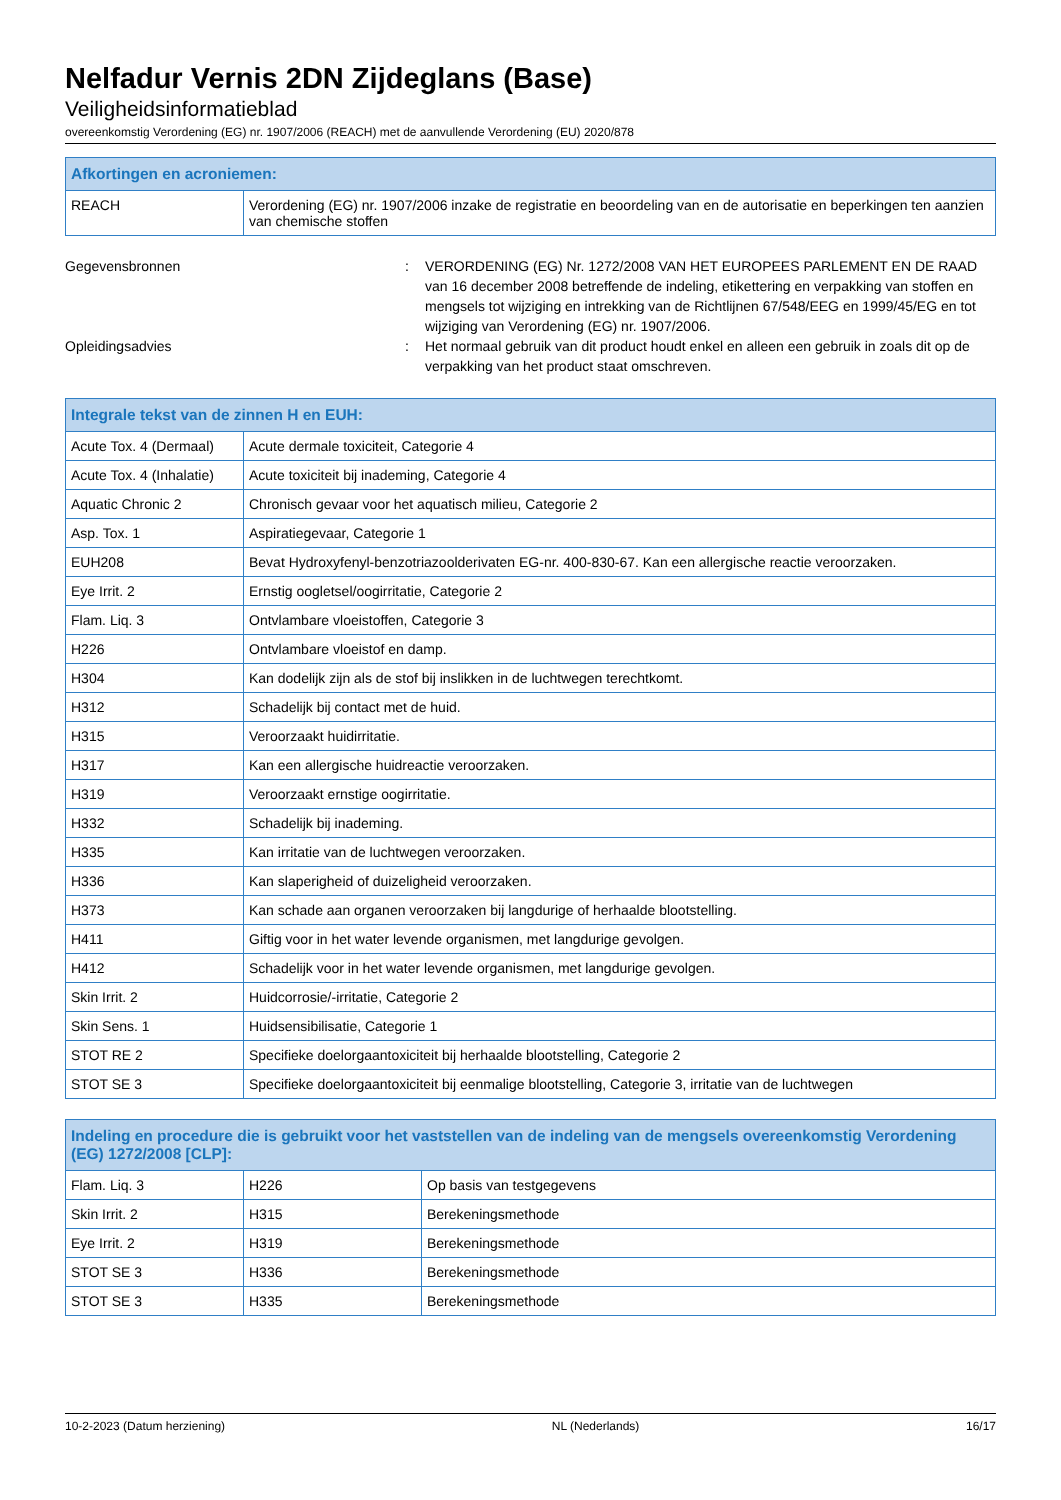Nelfadur Vernis 2DN Zijdeglans (Base)
Veiligheidsinformatieblad
overeenkomstig Verordening (EG) nr. 1907/2006 (REACH) met de aanvullende Verordening (EU) 2020/878
| Afkortingen en acroniemen: | |
| --- | --- |
| REACH | Verordening (EG) nr. 1907/2006 inzake de registratie en beoordeling van en de autorisatie en beperkingen ten aanzien van chemische stoffen |
Gegevensbronnen : VERORDENING (EG) Nr. 1272/2008 VAN HET EUROPEES PARLEMENT EN DE RAAD van 16 december 2008 betreffende de indeling, etikettering en verpakking van stoffen en mengsels tot wijziging en intrekking van de Richtlijnen 67/548/EEG en 1999/45/EG en tot wijziging van Verordening (EG) nr. 1907/2006.
Opleidingsadvies : Het normaal gebruik van dit product houdt enkel en alleen een gebruik in zoals dit op de verpakking van het product staat omschreven.
| Integrale tekst van de zinnen H en EUH: | |
| --- | --- |
| Acute Tox. 4 (Dermaal) | Acute dermale toxiciteit, Categorie 4 |
| Acute Tox. 4 (Inhalatie) | Acute toxiciteit bij inademing, Categorie 4 |
| Aquatic Chronic 2 | Chronisch gevaar voor het aquatisch milieu, Categorie 2 |
| Asp. Tox. 1 | Aspiratiegevaar, Categorie 1 |
| EUH208 | Bevat Hydroxyfenyl-benzotriazoolderivaten EG-nr. 400-830-67. Kan een allergische reactie veroorzaken. |
| Eye Irrit. 2 | Ernstig oogletsel/oogirritatie, Categorie 2 |
| Flam. Liq. 3 | Ontvlambare vloeistoffen, Categorie 3 |
| H226 | Ontvlambare vloeistof en damp. |
| H304 | Kan dodelijk zijn als de stof bij inslikken in de luchtwegen terechtkomt. |
| H312 | Schadelijk bij contact met de huid. |
| H315 | Veroorzaakt huidirritatie. |
| H317 | Kan een allergische huidreactie veroorzaken. |
| H319 | Veroorzaakt ernstige oogirritatie. |
| H332 | Schadelijk bij inademing. |
| H335 | Kan irritatie van de luchtwegen veroorzaken. |
| H336 | Kan slaperigheid of duizeligheid veroorzaken. |
| H373 | Kan schade aan organen veroorzaken bij langdurige of herhaalde blootstelling. |
| H411 | Giftig voor in het water levende organismen, met langdurige gevolgen. |
| H412 | Schadelijk voor in het water levende organismen, met langdurige gevolgen. |
| Skin Irrit. 2 | Huidcorrosie/-irritatie, Categorie 2 |
| Skin Sens. 1 | Huidsensibilisatie, Categorie 1 |
| STOT RE 2 | Specifieke doelorgaantoxiciteit bij herhaalde blootstelling, Categorie 2 |
| STOT SE 3 | Specifieke doelorgaantoxiciteit bij eenmalige blootstelling, Categorie 3, irritatie van de luchtwegen |
| Indeling en procedure die is gebruikt voor het vaststellen van de indeling van de mengsels overeenkomstig Verordening (EG) 1272/2008 [CLP]: | | |
| --- | --- | --- |
| Flam. Liq. 3 | H226 | Op basis van testgegevens |
| Skin Irrit. 2 | H315 | Berekeningsmethode |
| Eye Irrit. 2 | H319 | Berekeningsmethode |
| STOT SE 3 | H336 | Berekeningsmethode |
| STOT SE 3 | H335 | Berekeningsmethode |
10-2-2023 (Datum herziening) NL (Nederlands) 16/17